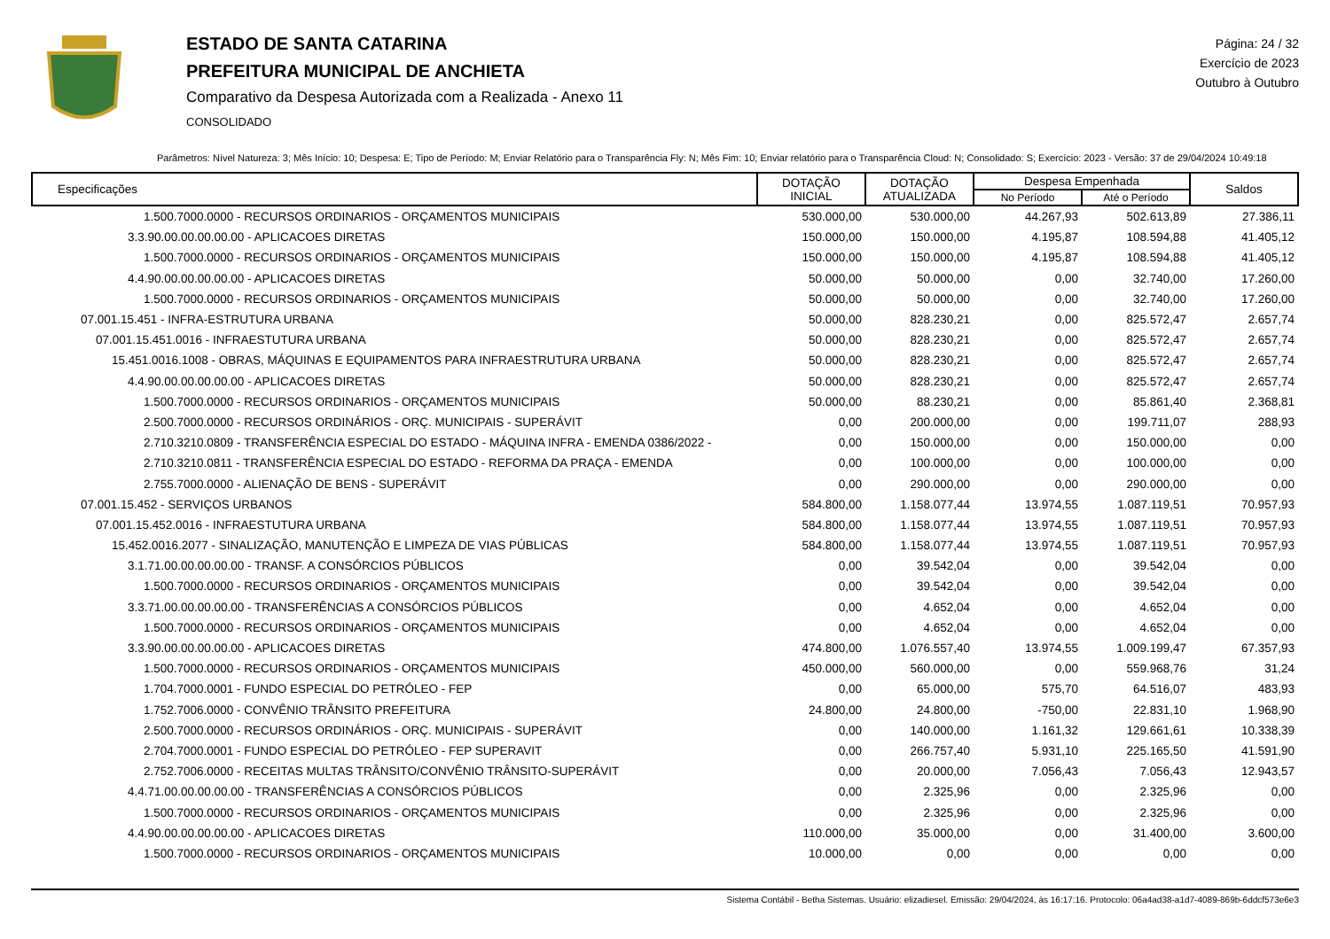ESTADO DE SANTA CATARINA
PREFEITURA MUNICIPAL DE ANCHIETA
Comparativo da Despesa Autorizada com a Realizada - Anexo 11
CONSOLIDADO
Página: 24 / 32
Exercício de 2023
Outubro à Outubro
Parâmetros: Nível Natureza: 3; Mês Início: 10; Despesa: E; Tipo de Período: M; Enviar Relatório para o Transparência Fly: N; Mês Fim: 10; Enviar relatório para o Transparência Cloud: N; Consolidado: S; Exercício: 2023 - Versão: 37 de 29/04/2024 10:49:18
| Especificações | DOTAÇÃO INICIAL | DOTAÇÃO ATUALIZADA | Despesa Empenhada | | Saldos |
| --- | --- | --- | --- | --- | --- |
| | | | No Período | Até o Período | |
| 1.500.7000.0000 - RECURSOS ORDINARIOS - ORÇAMENTOS MUNICIPAIS | 530.000,00 | 530.000,00 | 44.267,93 | 502.613,89 | 27.386,11 |
| 3.3.90.00.00.00.00.00 - APLICACOES DIRETAS | 150.000,00 | 150.000,00 | 4.195,87 | 108.594,88 | 41.405,12 |
| 1.500.7000.0000 - RECURSOS ORDINARIOS - ORÇAMENTOS MUNICIPAIS | 150.000,00 | 150.000,00 | 4.195,87 | 108.594,88 | 41.405,12 |
| 4.4.90.00.00.00.00.00 - APLICACOES DIRETAS | 50.000,00 | 50.000,00 | 0,00 | 32.740,00 | 17.260,00 |
| 1.500.7000.0000 - RECURSOS ORDINARIOS - ORÇAMENTOS MUNICIPAIS | 50.000,00 | 50.000,00 | 0,00 | 32.740,00 | 17.260,00 |
| 07.001.15.451 - INFRA-ESTRUTURA URBANA | 50.000,00 | 828.230,21 | 0,00 | 825.572,47 | 2.657,74 |
| 07.001.15.451.0016 - INFRAESTUTURA URBANA | 50.000,00 | 828.230,21 | 0,00 | 825.572,47 | 2.657,74 |
| 15.451.0016.1008 - OBRAS, MÁQUINAS E EQUIPAMENTOS PARA INFRAESTRUTURA URBANA | 50.000,00 | 828.230,21 | 0,00 | 825.572,47 | 2.657,74 |
| 4.4.90.00.00.00.00.00 - APLICACOES DIRETAS | 50.000,00 | 828.230,21 | 0,00 | 825.572,47 | 2.657,74 |
| 1.500.7000.0000 - RECURSOS ORDINARIOS - ORÇAMENTOS MUNICIPAIS | 50.000,00 | 88.230,21 | 0,00 | 85.861,40 | 2.368,81 |
| 2.500.7000.0000 - RECURSOS ORDINÁRIOS - ORÇ. MUNICIPAIS - SUPERÁVIT | 0,00 | 200.000,00 | 0,00 | 199.711,07 | 288,93 |
| 2.710.3210.0809 - TRANSFERÊNCIA ESPECIAL DO ESTADO - MÁQUINA INFRA - EMENDA 0386/2022 - | 0,00 | 150.000,00 | 0,00 | 150.000,00 | 0,00 |
| 2.710.3210.0811 - TRANSFERÊNCIA ESPECIAL DO ESTADO - REFORMA DA PRAÇA - EMENDA | 0,00 | 100.000,00 | 0,00 | 100.000,00 | 0,00 |
| 2.755.7000.0000 - ALIENAÇÃO DE BENS - SUPERÁVIT | 0,00 | 290.000,00 | 0,00 | 290.000,00 | 0,00 |
| 07.001.15.452 - SERVIÇOS URBANOS | 584.800,00 | 1.158.077,44 | 13.974,55 | 1.087.119,51 | 70.957,93 |
| 07.001.15.452.0016 - INFRAESTUTURA URBANA | 584.800,00 | 1.158.077,44 | 13.974,55 | 1.087.119,51 | 70.957,93 |
| 15.452.0016.2077 - SINALIZAÇÃO, MANUTENÇÃO E LIMPEZA DE VIAS PÚBLICAS | 584.800,00 | 1.158.077,44 | 13.974,55 | 1.087.119,51 | 70.957,93 |
| 3.1.71.00.00.00.00.00 - TRANSF. A CONSÓRCIOS PÚBLICOS | 0,00 | 39.542,04 | 0,00 | 39.542,04 | 0,00 |
| 1.500.7000.0000 - RECURSOS ORDINARIOS - ORÇAMENTOS MUNICIPAIS | 0,00 | 39.542,04 | 0,00 | 39.542,04 | 0,00 |
| 3.3.71.00.00.00.00.00 - TRANSFERÊNCIAS A CONSÓRCIOS PÚBLICOS | 0,00 | 4.652,04 | 0,00 | 4.652,04 | 0,00 |
| 1.500.7000.0000 - RECURSOS ORDINARIOS - ORÇAMENTOS MUNICIPAIS | 0,00 | 4.652,04 | 0,00 | 4.652,04 | 0,00 |
| 3.3.90.00.00.00.00.00 - APLICACOES DIRETAS | 474.800,00 | 1.076.557,40 | 13.974,55 | 1.009.199,47 | 67.357,93 |
| 1.500.7000.0000 - RECURSOS ORDINARIOS - ORÇAMENTOS MUNICIPAIS | 450.000,00 | 560.000,00 | 0,00 | 559.968,76 | 31,24 |
| 1.704.7000.0001 - FUNDO ESPECIAL DO PETRÓLEO - FEP | 0,00 | 65.000,00 | 575,70 | 64.516,07 | 483,93 |
| 1.752.7006.0000 - CONVÊNIO TRÂNSITO PREFEITURA | 24.800,00 | 24.800,00 | -750,00 | 22.831,10 | 1.968,90 |
| 2.500.7000.0000 - RECURSOS ORDINÁRIOS - ORÇ. MUNICIPAIS - SUPERÁVIT | 0,00 | 140.000,00 | 1.161,32 | 129.661,61 | 10.338,39 |
| 2.704.7000.0001 - FUNDO ESPECIAL DO PETRÓLEO - FEP SUPERAVIT | 0,00 | 266.757,40 | 5.931,10 | 225.165,50 | 41.591,90 |
| 2.752.7006.0000 - RECEITAS MULTAS TRÂNSITO/CONVÊNIO TRÂNSITO-SUPERÁVIT | 0,00 | 20.000,00 | 7.056,43 | 7.056,43 | 12.943,57 |
| 4.4.71.00.00.00.00.00 - TRANSFERÊNCIAS A CONSÓRCIOS PÚBLICOS | 0,00 | 2.325,96 | 0,00 | 2.325,96 | 0,00 |
| 1.500.7000.0000 - RECURSOS ORDINARIOS - ORÇAMENTOS MUNICIPAIS | 0,00 | 2.325,96 | 0,00 | 2.325,96 | 0,00 |
| 4.4.90.00.00.00.00.00 - APLICACOES DIRETAS | 110.000,00 | 35.000,00 | 0,00 | 31.400,00 | 3.600,00 |
| 1.500.7000.0000 - RECURSOS ORDINARIOS - ORÇAMENTOS MUNICIPAIS | 10.000,00 | 0,00 | 0,00 | 0,00 | 0,00 |
Sistema Contábil - Betha Sistemas. Usuário: elizadiesel. Emissão: 29/04/2024, às 16:17:16. Protocolo: 06a4ad38-a1d7-4089-869b-6ddcf573e6e3